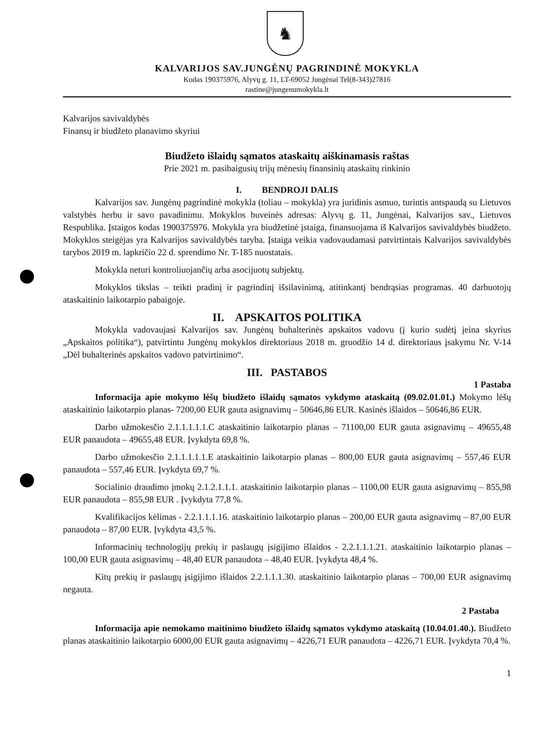♞
KALVARIJOS SAV.JUNGĖNŲ PAGRINDINĖ MOKYKLA
Kodas 190375976, Alyvų g. 11, LT-69052 Jungėnai Tel(8-343)27816
rastine@jungenumokykla.lt
Kalvarijos savivaldybės
Finansų ir biudžeto planavimo skyriui
Biudžeto išlaidų sąmatos ataskaitų aiškinamasis raštas
Prie 2021 m. pasibaigusių trijų mėnesių finansinių ataskaitų rinkinio
I. BENDROJI DALIS
Kalvarijos sav. Jungėnų pagrindinė mokykla (toliau – mokykla) yra juridinis asmuo, turintis antspaudą su Lietuvos valstybės herbu ir savo pavadinimu. Mokyklos buveinės adresas: Alyvų g. 11, Jungėnai, Kalvarijos sav., Lietuvos Respublika. Įstaigos kodas 1900375976. Mokykla yra biudžetinė įstaiga, finansuojama iš Kalvarijos savivaldybės biudžeto. Mokyklos steigėjas yra Kalvarijos savivaldybės taryba. Įstaiga veikia vadovaudamasi patvirtintais Kalvarijos savivaldybės tarybos 2019 m. lapkričio 22 d. sprendimo Nr. T-185 nuostatais.
Mokykla neturi kontroliuojančių arba asocijuotų subjektų.
Mokyklos tikslas – teikti pradinį ir pagrindinį išsilavinimą, atitinkantį bendrąsias programas. 40 darbuotojų ataskaitinio laikotarpio pabaigoje.
II. APSKAITOS POLITIKA
Mokykla vadovaujasi Kalvarijos sav. Jungėnų buhalterinės apskaitos vadovu (į kurio sudėtį įeina skyrius „Apskaitos politika“), patvirtintu Jungėnų mokyklos direktoriaus 2018 m. gruodžio 14 d. direktoriaus įsakymu Nr. V-14 „Dėl buhalterinės apskaitos vadovo patvirtinimo“.
III. PASTABOS
1 Pastaba
Informacija apie mokymo lėšų biudžeto išlaidų sąmatos vykdymo ataskaitą (09.02.01.01.) Mokymo lėšų ataskaitinio laikotarpio planas- 7200,00 EUR gauta asignavimų – 50646,86 EUR. Kasinės išlaidos – 50646,86 EUR.
Darbo užmokesčio 2.1.1.1.1.1.C ataskaitinio laikotarpio planas – 71100,00 EUR gauta asignavimų – 49655,48 EUR panaudota – 49655,48 EUR. Įvykdyta 69,8 %.
Darbo užmokesčio 2.1.1.1.1.1.E ataskaitinio laikotarpio planas – 800,00 EUR gauta asignavimų – 557,46 EUR panaudota – 557,46 EUR. Įvykdyta 69,7 %.
Socialinio draudimo įmokų 2.1.2.1.1.1. ataskaitinio laikotarpio planas – 1100,00 EUR gauta asignavimų – 855,98 EUR panaudota – 855,98 EUR . Įvykdyta 77,8 %.
Kvalifikacijos kėlimas - 2.2.1.1.1.16. ataskaitinio laikotarpio planas – 200,00 EUR gauta asignavimų – 87,00 EUR panaudota – 87,00 EUR. Įvykdyta 43,5 %.
Informacinių technologijų prekių ir paslaugų įsigijimo išlaidos - 2.2.1.1.1.21. ataskaitinio laikotarpio planas – 100,00 EUR gauta asignavimų – 48,40 EUR panaudota – 48,40 EUR. Įvykdyta 48,4 %.
Kitų prekių ir paslaugų įsigijimo išlaidos 2.2.1.1.1.30. ataskaitinio laikotarpio planas – 700,00 EUR asignavimų negauta.
2 Pastaba
Informacija apie nemokamo maitinimo biudžeto išlaidų sąmatos vykdymo ataskaitą (10.04.01.40.). Biudžeto planas ataskaitinio laikotarpio 6000,00 EUR gauta asignavimų – 4226,71 EUR panaudota – 4226,71 EUR. Įvykdyta 70,4 %.
1